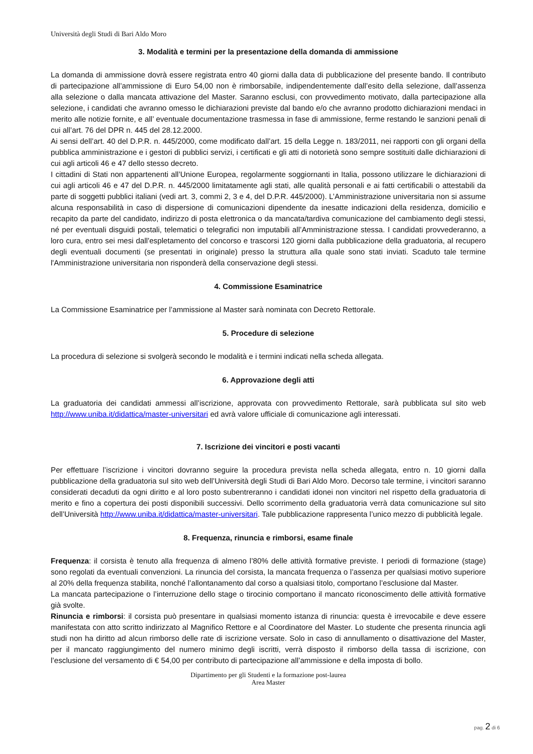Università degli Studi di Bari Aldo Moro
3. Modalità e termini per la presentazione della domanda di ammissione
La domanda di ammissione dovrà essere registrata entro 40 giorni dalla data di pubblicazione del presente bando. Il contributo di partecipazione all’ammissione di Euro 54,00 non è rimborsabile, indipendentemente dall’esito della selezione, dall’assenza alla selezione o dalla mancata attivazione del Master. Saranno esclusi, con provvedimento motivato, dalla partecipazione alla selezione, i candidati che avranno omesso le dichiarazioni previste dal bando e/o che avranno prodotto dichiarazioni mendaci in merito alle notizie fornite, e all’ eventuale documentazione trasmessa in fase di ammissione, ferme restando le sanzioni penali di cui all’art. 76 del DPR n. 445 del 28.12.2000.
Ai sensi dell’art. 40 del D.P.R. n. 445/2000, come modificato dall’art. 15 della Legge n. 183/2011, nei rapporti con gli organi della pubblica amministrazione e i gestori di pubblici servizi, i certificati e gli atti di notorietà sono sempre sostituiti dalle dichiarazioni di cui agli articoli 46 e 47 dello stesso decreto.
I cittadini di Stati non appartenenti all’Unione Europea, regolarmente soggiornanti in Italia, possono utilizzare le dichiarazioni di cui agli articoli 46 e 47 del D.P.R. n. 445/2000 limitatamente agli stati, alle qualità personali e ai fatti certificabili o attestabili da parte di soggetti pubblici italiani (vedi art. 3, commi 2, 3 e 4, del D.P.R. 445/2000). L’Amministrazione universitaria non si assume alcuna responsabilità in caso di dispersione di comunicazioni dipendente da inesatte indicazioni della residenza, domicilio e recapito da parte del candidato, indirizzo di posta elettronica o da mancata/tardiva comunicazione del cambiamento degli stessi, né per eventuali disguidi postali, telematici o telegrafici non imputabili all’Amministrazione stessa. I candidati provvederanno, a loro cura, entro sei mesi dall'espletamento del concorso e trascorsi 120 giorni dalla pubblicazione della graduatoria, al recupero degli eventuali documenti (se presentati in originale) presso la struttura alla quale sono stati inviati. Scaduto tale termine l'Amministrazione universitaria non risponderà della conservazione degli stessi.
4. Commissione Esaminatrice
La Commissione Esaminatrice per l’ammissione al Master sarà nominata con Decreto Rettorale.
5. Procedure di selezione
La procedura di selezione si svolgerà secondo le modalità e i termini indicati nella scheda allegata.
6. Approvazione degli atti
La graduatoria dei candidati ammessi all’iscrizione, approvata con provvedimento Rettorale, sarà pubblicata sul sito web http://www.uniba.it/didattica/master-universitari ed avrà valore ufficiale di comunicazione agli interessati.
7. Iscrizione dei vincitori e posti vacanti
Per effettuare l’iscrizione i vincitori dovranno seguire la procedura prevista nella scheda allegata, entro n. 10 giorni dalla pubblicazione della graduatoria sul sito web dell’Università degli Studi di Bari Aldo Moro. Decorso tale termine, i vincitori saranno considerati decaduti da ogni diritto e al loro posto subentreranno i candidati idonei non vincitori nel rispetto della graduatoria di merito e fino a copertura dei posti disponibili successivi. Dello scorrimento della graduatoria verrà data comunicazione sul sito dell’Università http://www.uniba.it/didattica/master-universitari. Tale pubblicazione rappresenta l’unico mezzo di pubblicità legale.
8. Frequenza, rinuncia e rimborsi, esame finale
Frequenza: il corsista è tenuto alla frequenza di almeno l’80% delle attività formative previste. I periodi di formazione (stage) sono regolati da eventuali convenzioni. La rinuncia del corsista, la mancata frequenza o l’assenza per qualsiasi motivo superiore al 20% della frequenza stabilita, nonché l’allontanamento dal corso a qualsiasi titolo, comportano l’esclusione dal Master.
La mancata partecipazione o l’interruzione dello stage o tirocinio comportano il mancato riconoscimento delle attività formative già svolte.
Rinuncia e rimborsi: il corsista può presentare in qualsiasi momento istanza di rinuncia: questa è irrevocabile e deve essere manifestata con atto scritto indirizzato al Magnifico Rettore e al Coordinatore del Master. Lo studente che presenta rinuncia agli studi non ha diritto ad alcun rimborso delle rate di iscrizione versate. Solo in caso di annullamento o disattivazione del Master, per il mancato raggiungimento del numero minimo degli iscritti, verrà disposto il rimborso della tassa di iscrizione, con l’esclusione del versamento di € 54,00 per contributo di partecipazione all’ammissione e della imposta di bollo.
Dipartimento per gli Studenti e la formazione post-laurea
Area Master
pag. 2 di 6